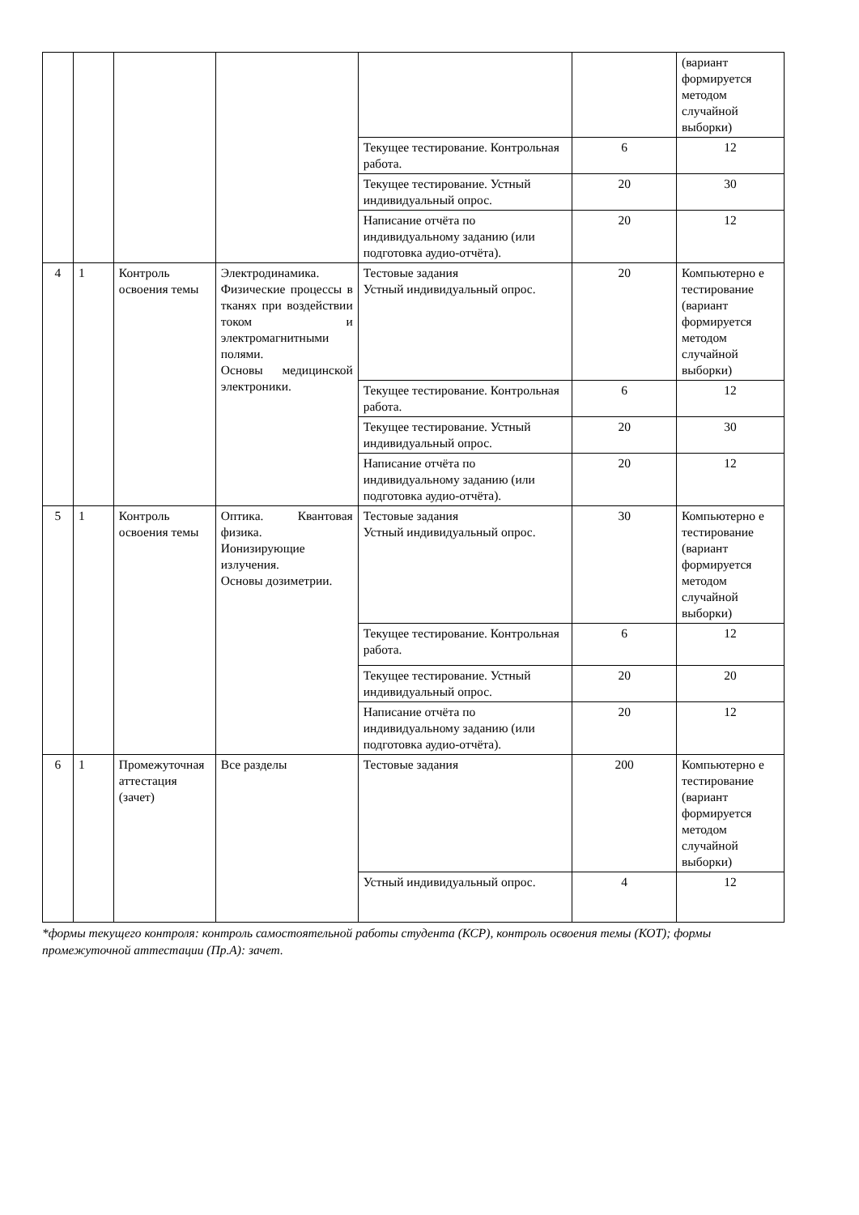| | | | | | | (вариант формируется методом случайной выборки) |
| | | | | Текущее тестирование. Контрольная работа. | 6 | 12 |
| | | | | Текущее тестирование. Устный индивидуальный опрос. | 20 | 30 |
| | | | | Написание отчёта по индивидуальному заданию (или подготовка аудио-отчёта). | 20 | 12 |
| 4 | 1 | Контроль освоения темы | Электродинамика. Физические процессы в тканях при воздействии током и электромагнитными полями. Основы медицинской электроники. | Тестовые задания Устный индивидуальный опрос. | 20 | Компьютерно е тестирование (вариант формируется методом случайной выборки) |
| | | | | Текущее тестирование. Контрольная работа. | 6 | 12 |
| | | | | Текущее тестирование. Устный индивидуальный опрос. | 20 | 30 |
| | | | | Написание отчёта по индивидуальному заданию (или подготовка аудио-отчёта). | 20 | 12 |
| 5 | 1 | Контроль освоения темы | Оптика. Квантовая физика. Ионизирующие излучения. Основы дозиметрии. | Тестовые задания Устный индивидуальный опрос. | 30 | Компьютерно е тестирование (вариант формируется методом случайной выборки) |
| | | | | Текущее тестирование. Контрольная работа. | 6 | 12 |
| | | | | Текущее тестирование. Устный индивидуальный опрос. | 20 | 20 |
| | | | | Написание отчёта по индивидуальному заданию (или подготовка аудио-отчёта). | 20 | 12 |
| 6 | 1 | Промежуточная аттестация (зачет) | Все разделы | Тестовые задания | 200 | Компьютерно е тестирование (вариант формируется методом случайной выборки) |
| | | | | Устный индивидуальный опрос. | 4 | 12 |
*формы текущего контроля: контроль самостоятельной работы студента (КСР), контроль освоения темы (КОТ); формы промежуточной аттестации (Пр.А): зачет.